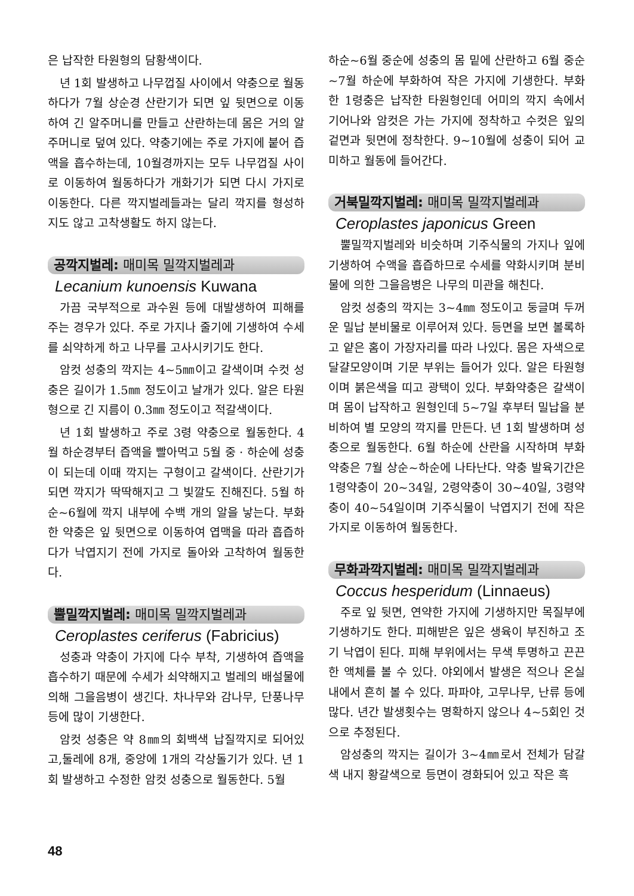은 납작한 타원형의 담황색이다.
년 1회 발생하고 나무껍질 사이에서 약충으로 월동하다가 7월 상순경 산란기가 되면 잎 뒷면으로 이동하여 긴 알주머니를 만들고 산란하는데 몸은 거의 알주머니로 덮여 있다. 약충기에는 주로 가지에 붙어 즙액을 흡수하는데, 10월경까지는 모두 나무껍질 사이로 이동하여 월동하다가 개화기가 되면 다시 가지로 이동한다. 다른 깍지벌레들과는 달리 깍지를 형성하지도 않고 고착생활도 하지 않는다.
공깍지벌레: 매미목 밀깍지벌레과
Lecanium kunoensis Kuwana
가끔 국부적으로 과수원 등에 대발생하여 피해를 주는 경우가 있다. 주로 가지나 줄기에 기생하여 수세를 쇠약하게 하고 나무를 고사시키기도 한다.
암컷 성충의 깍지는 4~5㎜이고 갈색이며 수컷 성충은 길이가 1.5㎜ 정도이고 날개가 있다. 알은 타원형으로 긴 지름이 0.3㎜ 정도이고 적갈색이다.
년 1회 발생하고 주로 3령 약충으로 월동한다. 4월 하순경부터 즙액을 빨아먹고 5월 중 · 하순에 성충이 되는데 이때 깍지는 구형이고 갈색이다. 산란기가 되면 깍지가 딱딱해지고 그 빛깔도 진해진다. 5월 하순~6월에 깍지 내부에 수백 개의 알을 낳는다. 부화한 약충은 잎 뒷면으로 이동하여 엽맥을 따라 흡즙하다가 낙엽지기 전에 가지로 돌아와 고착하여 월동한다.
뿔밀깍지벌레: 매미목 밀깍지벌레과
Ceroplastes ceriferus (Fabricius)
성충과 약충이 가지에 다수 부착, 기생하여 즙액을 흡수하기 때문에 수세가 쇠약해지고 벌레의 배설물에 의해 그을음병이 생긴다. 차나무와 감나무, 단풍나무 등에 많이 기생한다.
암컷 성충은 약 8㎜의 회백색 납질깍지로 되어있고,둘레에 8개, 중앙에 1개의 각상돌기가 있다. 년 1회 발생하고 수정한 암컷 성충으로 월동한다. 5월
하순~6월 중순에 성충의 몸 밑에 산란하고 6월 중순~7월 하순에 부화하여 작은 가지에 기생한다. 부화한 1령충은 납작한 타원형인데 어미의 깍지 속에서 기어나와 암컷은 가는 가지에 정착하고 수컷은 잎의 겉면과 뒷면에 정착한다. 9~10월에 성충이 되어 교미하고 월동에 들어간다.
거북밀깍지벌레: 매미목 밀깍지벌레과
Ceroplastes japonicus Green
뿔밀깍지벌레와 비슷하며 기주식물의 가지나 잎에 기생하여 수액을 흡즙하므로 수세를 약화시키며 분비물에 의한 그을음병은 나무의 미관을 해친다.
암컷 성충의 깍지는 3~4㎜ 정도이고 둥글며 두꺼운 밀납 분비물로 이루어져 있다. 등면을 보면 볼록하고 얕은 홈이 가장자리를 따라 나있다. 몸은 자색으로 달걀모양이며 기문 부위는 들어가 있다. 알은 타원형이며 붉은색을 띠고 광택이 있다. 부화약충은 갈색이며 몸이 납작하고 원형인데 5~7일 후부터 밀납을 분비하여 별 모양의 깍지를 만든다. 년 1회 발생하며 성충으로 월동한다. 6월 하순에 산란을 시작하며 부화 약충은 7월 상순~하순에 나타난다. 약충 발육기간은 1령약충이 20~34일, 2령약충이 30~40일, 3령약충이 40~54일이며 기주식물이 낙엽지기 전에 작은 가지로 이동하여 월동한다.
무화과깍지벌레: 매미목 밀깍지벌레과
Coccus hesperidum (Linnaeus)
주로 잎 뒷면, 연약한 가지에 기생하지만 목질부에 기생하기도 한다. 피해받은 잎은 생육이 부진하고 조기 낙엽이 된다. 피해 부위에서는 무색 투명하고 끈끈한 액체를 볼 수 있다. 야외에서 발생은 적으나 온실내에서 흔히 볼 수 있다. 파파야, 고무나무, 난류 등에 많다. 년간 발생횟수는 명확하지 않으나 4~5회인 것으로 추정된다.
암성충의 깍지는 길이가 3~4㎜로서 전체가 담갈색 내지 황갈색으로 등면이 경화되어 있고 작은 흑
48